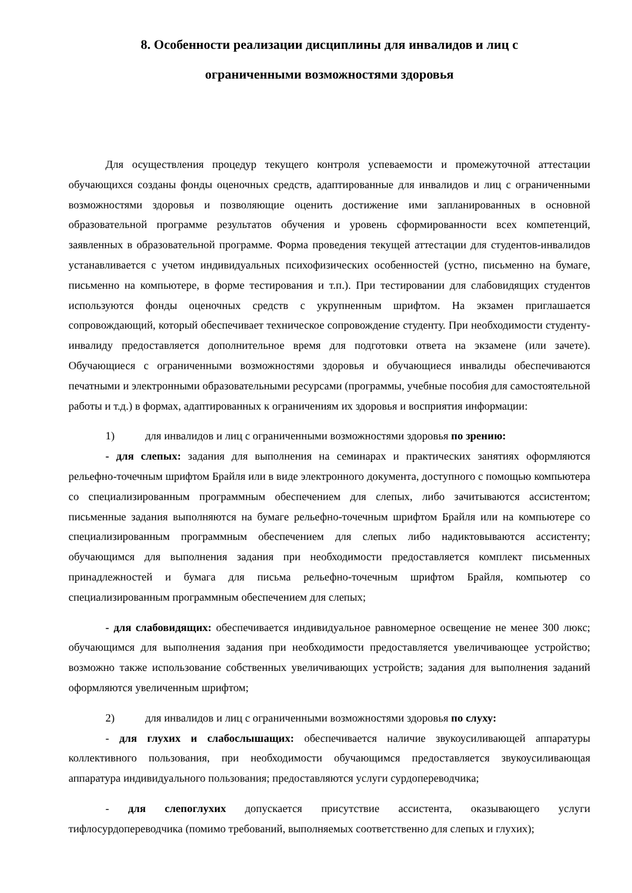8. Особенности реализации дисциплины для инвалидов и лиц с
ограниченными возможностями здоровья
Для осуществления процедур текущего контроля успеваемости и промежуточной аттестации обучающихся созданы фонды оценочных средств, адаптированные для инвалидов и лиц с ограниченными возможностями здоровья и позволяющие оценить достижение ими запланированных в основной образовательной программе результатов обучения и уровень сформированности всех компетенций, заявленных в образовательной программе. Форма проведения текущей аттестации для студентов-инвалидов устанавливается с учетом индивидуальных психофизических особенностей (устно, письменно на бумаге, письменно на компьютере, в форме тестирования и т.п.). При тестировании для слабовидящих студентов используются фонды оценочных средств с укрупненным шрифтом. На экзамен приглашается сопровождающий, который обеспечивает техническое сопровождение студенту. При необходимости студенту-инвалиду предоставляется дополнительное время для подготовки ответа на экзамене (или зачете). Обучающиеся с ограниченными возможностями здоровья и обучающиеся инвалиды обеспечиваются печатными и электронными образовательными ресурсами (программы, учебные пособия для самостоятельной работы и т.д.) в формах, адаптированных к ограничениям их здоровья и восприятия информации:
1) для инвалидов и лиц с ограниченными возможностями здоровья по зрению:
- для слепых: задания для выполнения на семинарах и практических занятиях оформляются рельефно-точечным шрифтом Брайля или в виде электронного документа, доступного с помощью компьютера со специализированным программным обеспечением для слепых, либо зачитываются ассистентом; письменные задания выполняются на бумаге рельефно-точечным шрифтом Брайля или на компьютере со специализированным программным обеспечением для слепых либо надиктовываются ассистенту; обучающимся для выполнения задания при необходимости предоставляется комплект письменных принадлежностей и бумага для письма рельефно-точечным шрифтом Брайля, компьютер со специализированным программным обеспечением для слепых;
- для слабовидящих: обеспечивается индивидуальное равномерное освещение не менее 300 люкс; обучающимся для выполнения задания при необходимости предоставляется увеличивающее устройство; возможно также использование собственных увеличивающих устройств; задания для выполнения заданий оформляются увеличенным шрифтом;
2) для инвалидов и лиц с ограниченными возможностями здоровья по слуху:
- для глухих и слабослышащих: обеспечивается наличие звукоусиливающей аппаратуры коллективного пользования, при необходимости обучающимся предоставляется звукоусиливающая аппаратура индивидуального пользования; предоставляются услуги сурдопереводчика;
- для слепоглухих допускается присутствие ассистента, оказывающего услуги тифлосурдопереводчика (помимо требований, выполняемых соответственно для слепых и глухих);